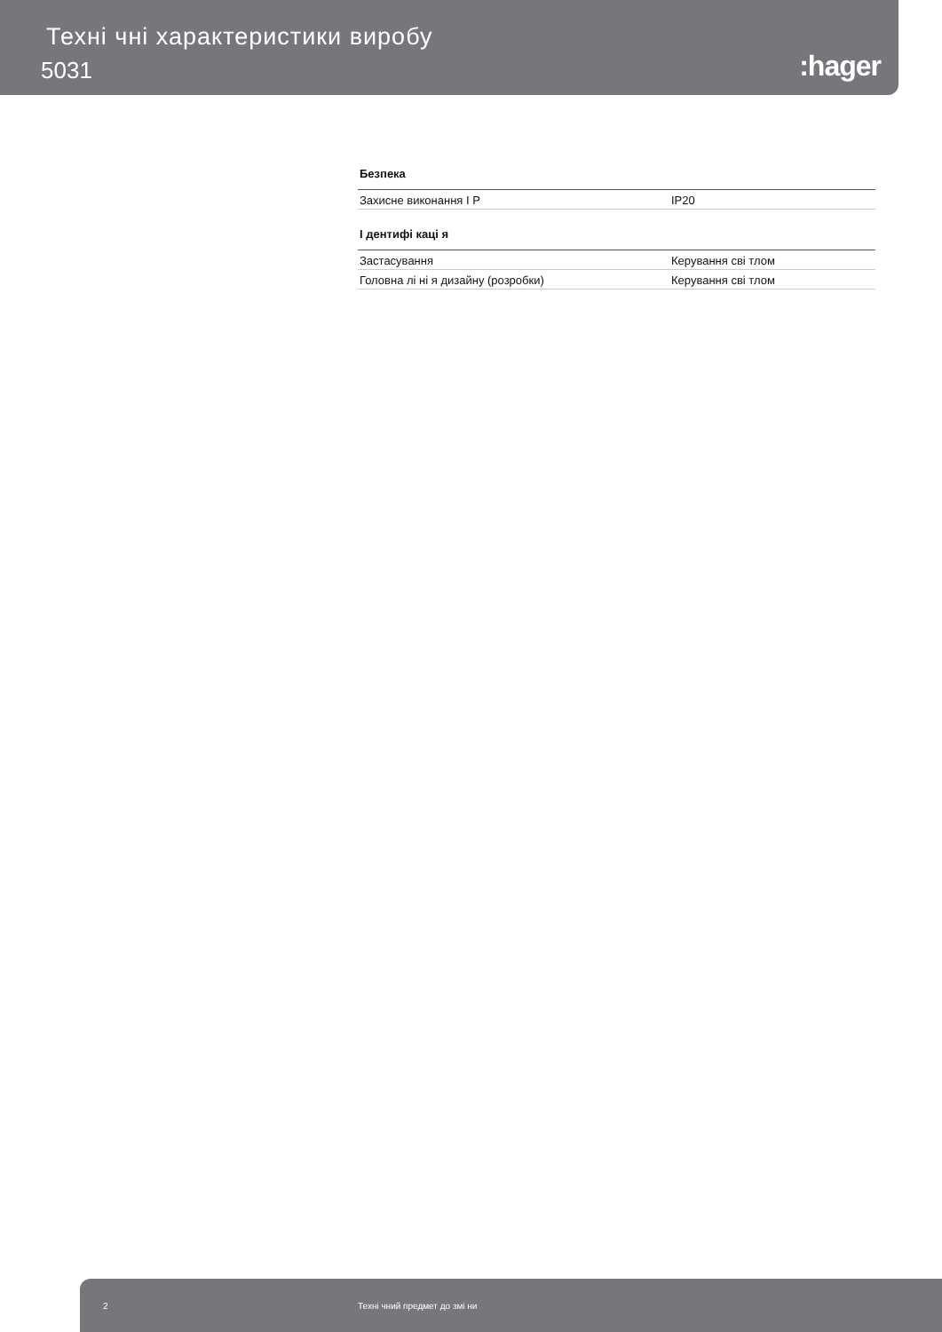Техні чні характеристики виробу
5031 :hager
Безпека
| Захисне виконання I P | IP20 |
I дентифі каці я
| Застасування | Керування сві тлом |
| Головна лі ні я дизайну (розробки) | Керування сві тлом |
2 Техні чний предмет до змі ни